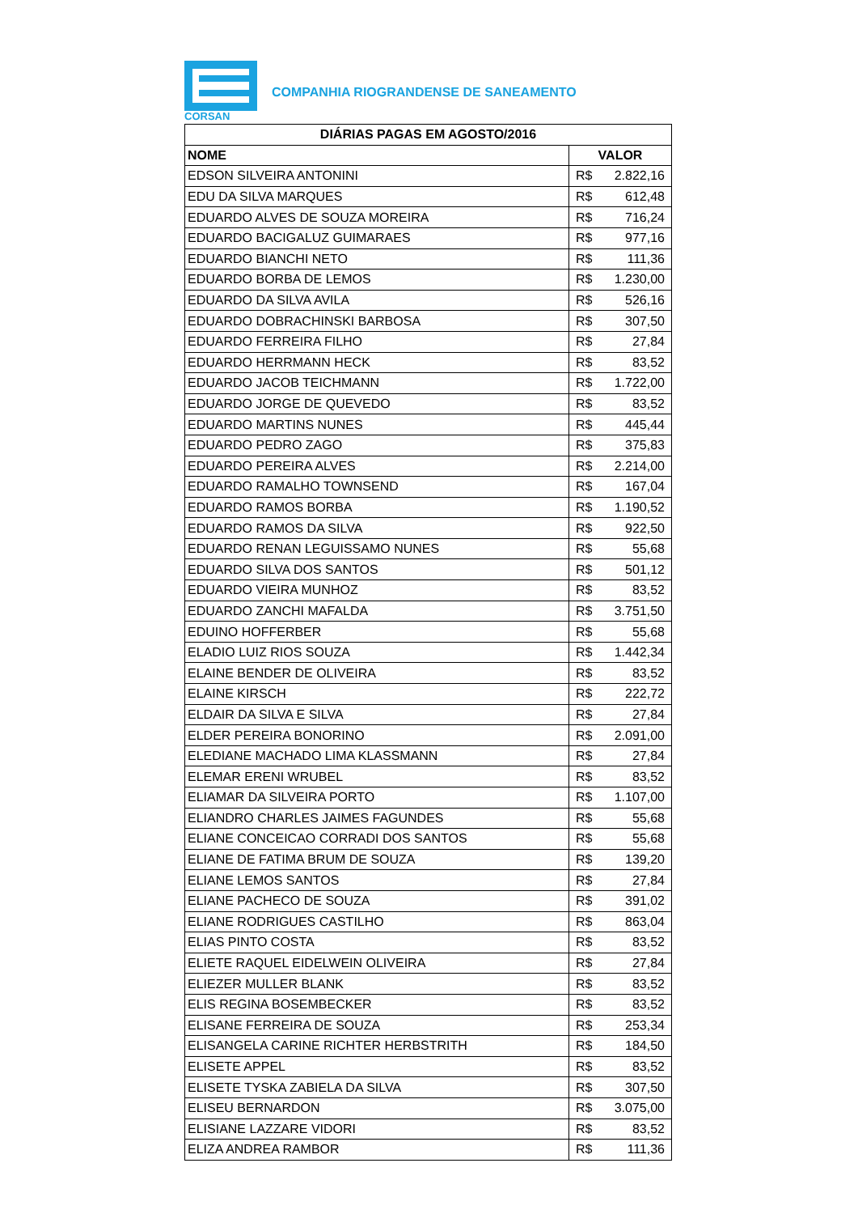CORSAN
COMPANHIA RIOGRANDENSE DE SANEAMENTO
| DIÁRIAS PAGAS EM AGOSTO/2016 | |
| --- | --- |
| NOME | VALOR |
| EDSON SILVEIRA ANTONINI | R$ 2.822,16 |
| EDU DA SILVA MARQUES | R$ 612,48 |
| EDUARDO ALVES DE SOUZA MOREIRA | R$ 716,24 |
| EDUARDO BACIGALUZ GUIMARAES | R$ 977,16 |
| EDUARDO BIANCHI NETO | R$ 111,36 |
| EDUARDO BORBA DE LEMOS | R$ 1.230,00 |
| EDUARDO DA SILVA AVILA | R$ 526,16 |
| EDUARDO DOBRACHINSKI BARBOSA | R$ 307,50 |
| EDUARDO FERREIRA FILHO | R$ 27,84 |
| EDUARDO HERRMANN HECK | R$ 83,52 |
| EDUARDO JACOB TEICHMANN | R$ 1.722,00 |
| EDUARDO JORGE DE QUEVEDO | R$ 83,52 |
| EDUARDO MARTINS NUNES | R$ 445,44 |
| EDUARDO PEDRO ZAGO | R$ 375,83 |
| EDUARDO PEREIRA ALVES | R$ 2.214,00 |
| EDUARDO RAMALHO TOWNSEND | R$ 167,04 |
| EDUARDO RAMOS BORBA | R$ 1.190,52 |
| EDUARDO RAMOS DA SILVA | R$ 922,50 |
| EDUARDO RENAN LEGUISSAMO NUNES | R$ 55,68 |
| EDUARDO SILVA DOS SANTOS | R$ 501,12 |
| EDUARDO VIEIRA MUNHOZ | R$ 83,52 |
| EDUARDO ZANCHI MAFALDA | R$ 3.751,50 |
| EDUINO HOFFERBER | R$ 55,68 |
| ELADIO LUIZ RIOS SOUZA | R$ 1.442,34 |
| ELAINE BENDER DE OLIVEIRA | R$ 83,52 |
| ELAINE KIRSCH | R$ 222,72 |
| ELDAIR DA SILVA E SILVA | R$ 27,84 |
| ELDER PEREIRA BONORINO | R$ 2.091,00 |
| ELEDIANE MACHADO LIMA KLASSMANN | R$ 27,84 |
| ELEMAR ERENI WRUBEL | R$ 83,52 |
| ELIAMAR DA SILVEIRA PORTO | R$ 1.107,00 |
| ELIANDRO CHARLES JAIMES FAGUNDES | R$ 55,68 |
| ELIANE CONCEICAO CORRADI DOS SANTOS | R$ 55,68 |
| ELIANE DE FATIMA BRUM DE SOUZA | R$ 139,20 |
| ELIANE LEMOS SANTOS | R$ 27,84 |
| ELIANE PACHECO DE SOUZA | R$ 391,02 |
| ELIANE RODRIGUES CASTILHO | R$ 863,04 |
| ELIAS PINTO COSTA | R$ 83,52 |
| ELIETE RAQUEL EIDELWEIN OLIVEIRA | R$ 27,84 |
| ELIEZER MULLER BLANK | R$ 83,52 |
| ELIS REGINA BOSEMBECKER | R$ 83,52 |
| ELISANE FERREIRA DE SOUZA | R$ 253,34 |
| ELISANGELA CARINE RICHTER HERBSTRITH | R$ 184,50 |
| ELISETE APPEL | R$ 83,52 |
| ELISETE TYSKA ZABIELA DA SILVA | R$ 307,50 |
| ELISEU BERNARDON | R$ 3.075,00 |
| ELISIANE LAZZARE VIDORI | R$ 83,52 |
| ELIZA ANDREA RAMBOR | R$ 111,36 |